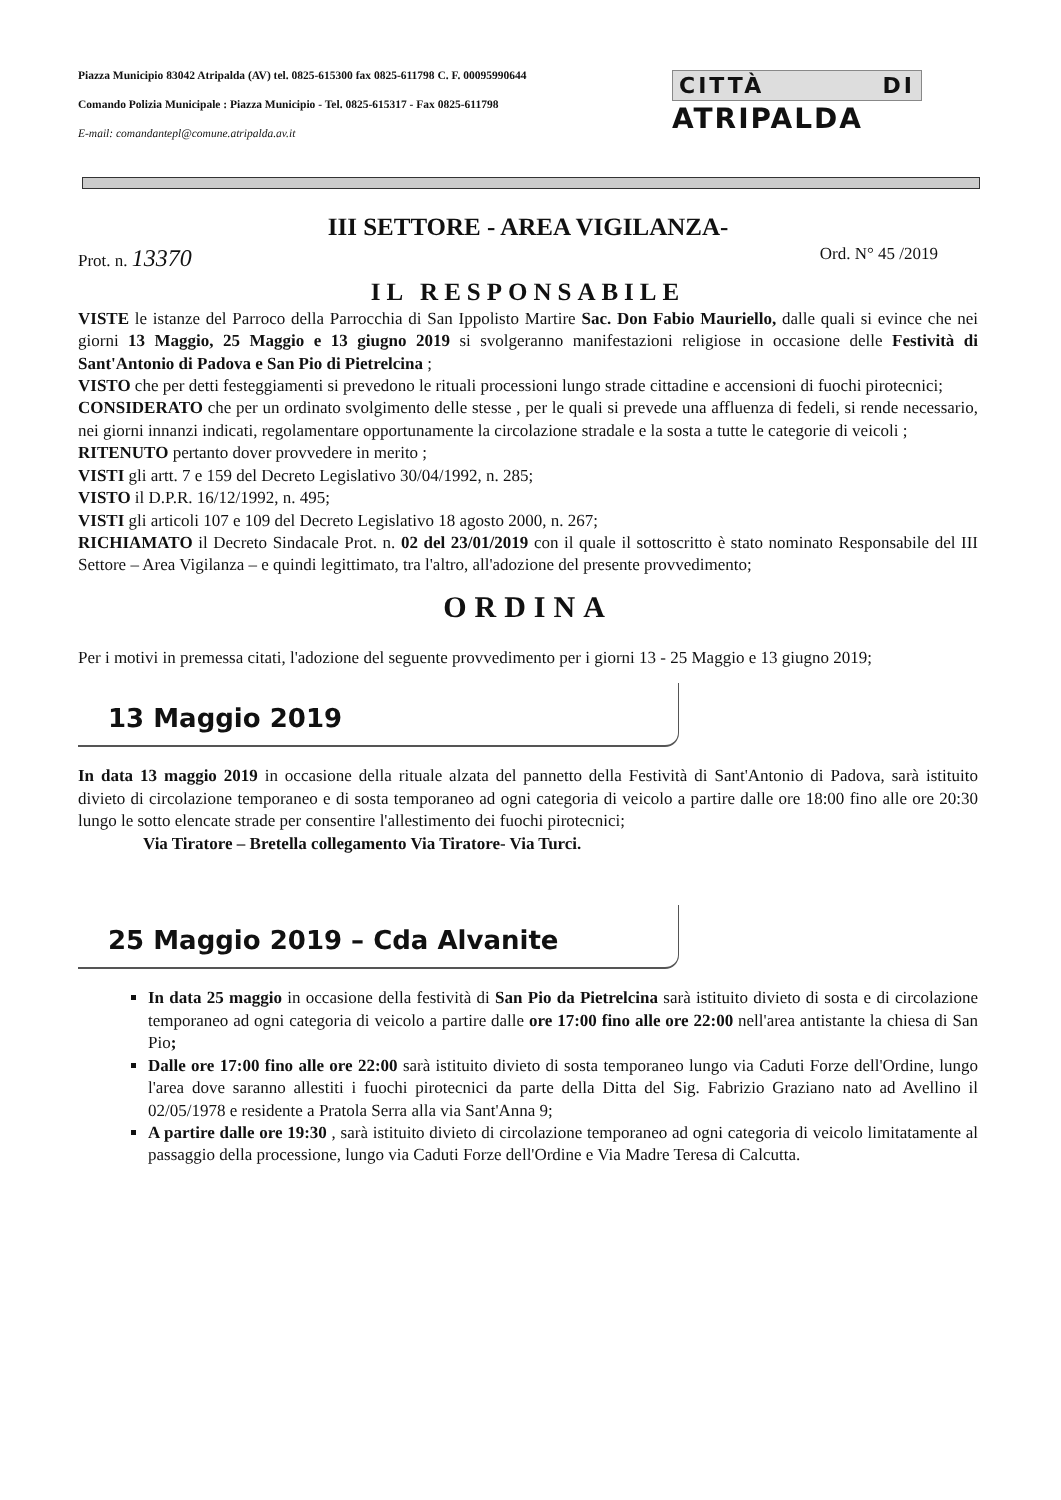Piazza Municipio 83042 Atripalda (AV) tel. 0825-615300 fax 0825-611798 C. F. 00095990644
Comando Polizia Municipale : Piazza Municipio - Tel. 0825-615317 - Fax 0825-611798
E-mail: comandantepl@comune.atripalda.av.it
CITTÀ DI
ATRIPALDA
III SETTORE - AREA VIGILANZA-
Prot. n. 13370 Ord. N° 45 /2019
IL RESPONSABILE
VISTE le istanze del Parroco della Parrocchia di San Ippolisto Martire Sac. Don Fabio Mauriello, dalle quali si evince che nei giorni 13 Maggio, 25 Maggio e 13 giugno 2019 si svolgeranno manifestazioni religiose in occasione delle Festività di Sant'Antonio di Padova e San Pio di Pietrelcina ;
VISTO che per detti festeggiamenti si prevedono le rituali processioni lungo strade cittadine e accensioni di fuochi pirotecnici;
CONSIDERATO che per un ordinato svolgimento delle stesse , per le quali si prevede una affluenza di fedeli, si rende necessario, nei giorni innanzi indicati, regolamentare opportunamente la circolazione stradale e la sosta a tutte le categorie di veicoli ;
RITENUTO pertanto dover provvedere in merito ;
VISTI gli artt. 7 e 159 del Decreto Legislativo 30/04/1992, n. 285;
VISTO il D.P.R. 16/12/1992, n. 495;
VISTI gli articoli 107 e 109 del Decreto Legislativo 18 agosto 2000, n. 267;
RICHIAMATO il Decreto Sindacale Prot. n. 02 del 23/01/2019 con il quale il sottoscritto è stato nominato Responsabile del III Settore – Area Vigilanza – e quindi legittimato, tra l'altro, all'adozione del presente provvedimento;
ORDINA
Per i motivi in premessa citati, l'adozione del seguente provvedimento per i giorni 13 - 25 Maggio e 13 giugno 2019;
13 Maggio 2019
In data 13 maggio 2019 in occasione della rituale alzata del pannetto della Festività di Sant'Antonio di Padova, sarà istituito divieto di circolazione temporaneo e di sosta temporaneo ad ogni categoria di veicolo a partire dalle ore 18:00 fino alle ore 20:30 lungo le sotto elencate strade per consentire l'allestimento dei fuochi pirotecnici;
Via Tiratore – Bretella collegamento Via Tiratore- Via Turci.
25 Maggio 2019 – Cda Alvanite
In data 25 maggio in occasione della festività di San Pio da Pietrelcina sarà istituito divieto di sosta e di circolazione temporaneo ad ogni categoria di veicolo a partire dalle ore 17:00 fino alle ore 22:00 nell'area antistante la chiesa di San Pio;
Dalle ore 17:00 fino alle ore 22:00 sarà istituito divieto di sosta temporaneo lungo via Caduti Forze dell'Ordine, lungo l'area dove saranno allestiti i fuochi pirotecnici da parte della Ditta del Sig. Fabrizio Graziano nato ad Avellino il 02/05/1978 e residente a Pratola Serra alla via Sant'Anna 9;
A partire dalle ore 19:30 , sarà istituito divieto di circolazione temporaneo ad ogni categoria di veicolo limitatamente al passaggio della processione, lungo via Caduti Forze dell'Ordine e Via Madre Teresa di Calcutta.